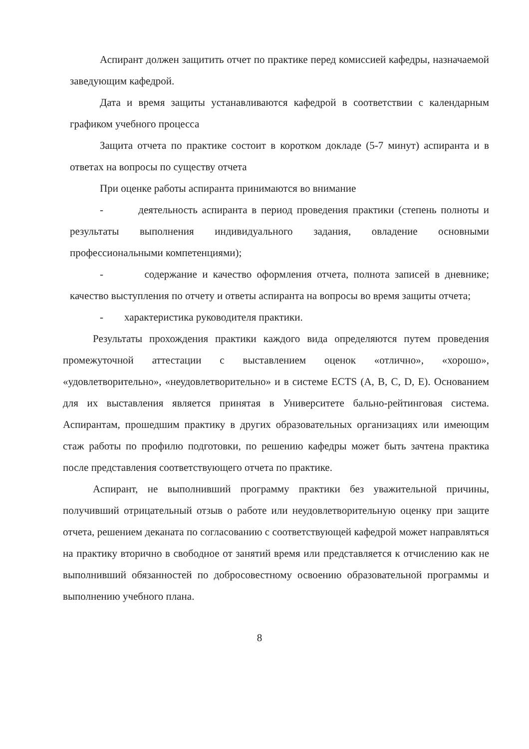Аспирант должен защитить отчет по практике перед комиссией кафедры, назначаемой заведующим кафедрой.
Дата и время защиты устанавливаются кафедрой в соответствии с календарным графиком учебного процесса
Защита отчета по практике состоит в коротком докладе (5-7 минут) аспиранта и в ответах на вопросы по существу отчета
При оценке работы аспиранта принимаются во внимание
- деятельность аспиранта в период проведения практики (степень полноты и результаты выполнения индивидуального задания, овладение основными профессиональными компетенциями);
- содержание и качество оформления отчета, полнота записей в дневнике; качество выступления по отчету и ответы аспиранта на вопросы во время защиты отчета;
- характеристика руководителя практики.
Результаты прохождения практики каждого вида определяются путем проведения промежуточной аттестации с выставлением оценок «отлично», «хорошо», «удовлетворительно», «неудовлетворительно» и в системе ECTS (A, B, C, D, E). Основанием для их выставления является принятая в Университете бально-рейтинговая система. Аспирантам, прошедшим практику в других образовательных организациях или имеющим стаж работы по профилю подготовки, по решению кафедры может быть зачтена практика после представления соответствующего отчета по практике.
Аспирант, не выполнивший программу практики без уважительной причины, получивший отрицательный отзыв о работе или неудовлетворительную оценку при защите отчета, решением деканата по согласованию с соответствующей кафедрой может направляться на практику вторично в свободное от занятий время или представляется к отчислению как не выполнивший обязанностей по добросовестному освоению образовательной программы и выполнению учебного плана.
8